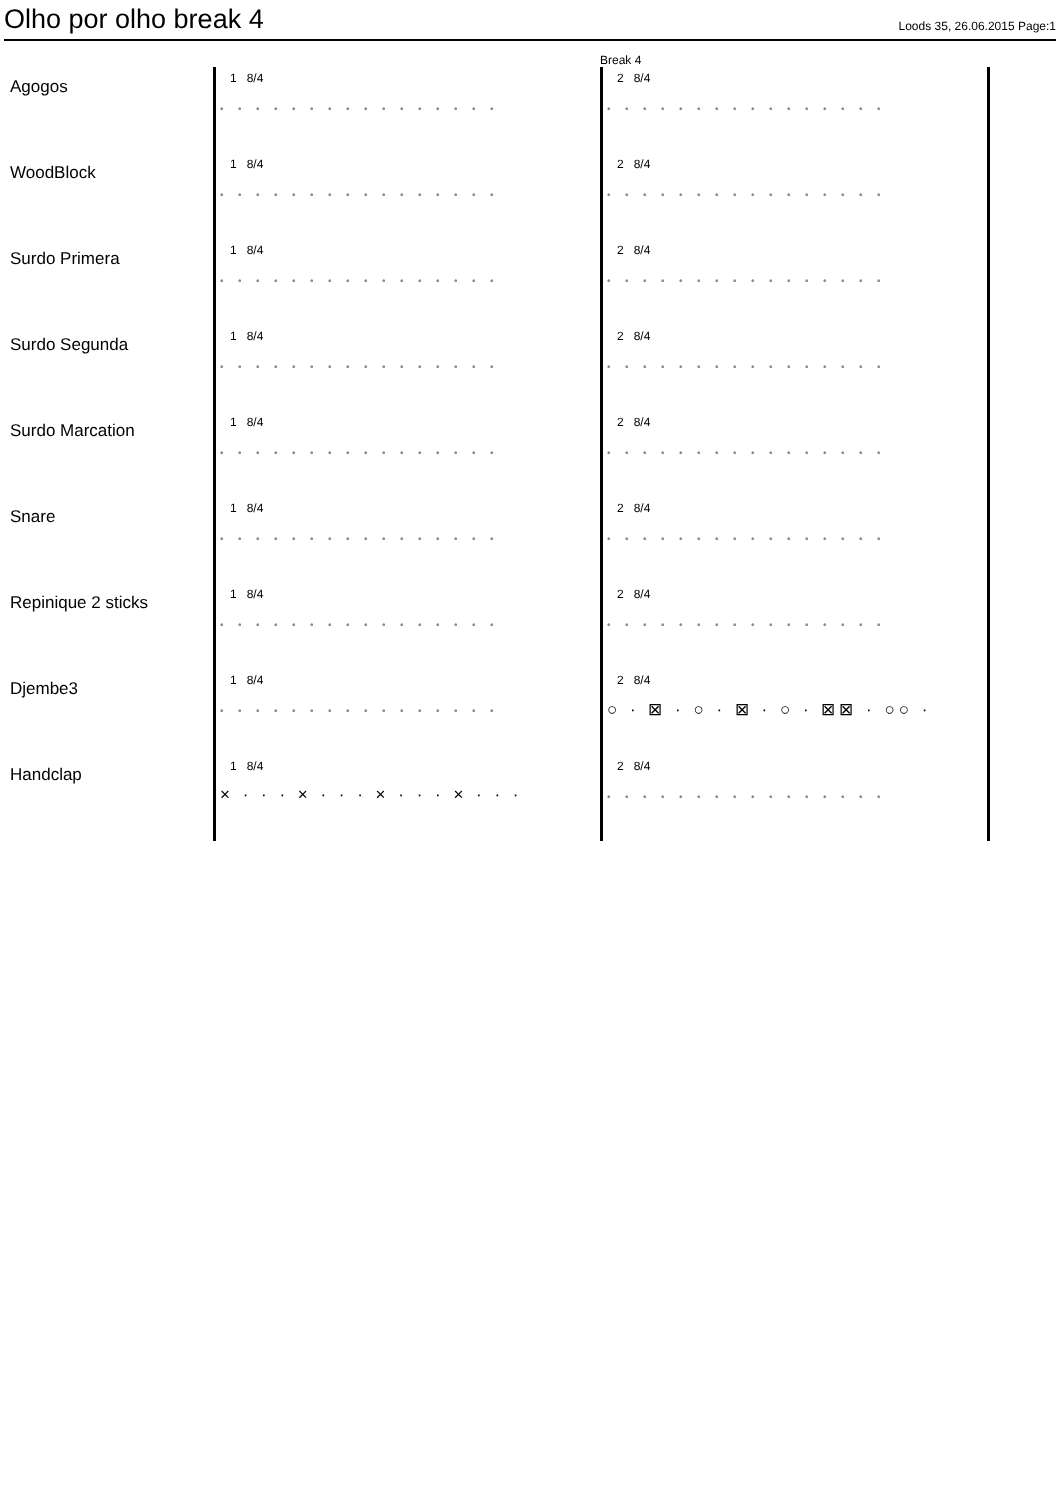Olho por olho break 4
Loods 35, 26.06.2015 Page:1
Break 4
Agogos
1 8/4
••••••••••••••••
2 8/4
••••••••••••••••
WoodBlock
1 8/4
••••••••••••••••
2 8/4
••••••••••••••••
Surdo Primera
1 8/4
••••••••••••••••
2 8/4
••••••••••••••••
Surdo Segunda
1 8/4
••••••••••••••••
2 8/4
••••••••••••••••
Surdo Marcation
1 8/4
••••••••••••••••
2 8/4
••••••••••••••••
Snare
1 8/4
••••••••••••••••
2 8/4
••••••••••••••••
Repinique 2 sticks
1 8/4
••••••••••••••••
2 8/4
••••••••••••••••
Djembe3
1 8/4
••••••••••••••••
2 8/4
○ · ⊠ · ○ · ⊠ · ○ · ⊠⊠ · ○○ ·
Handclap
1 8/4
× · · · × · · · × · · · × · · ·
2 8/4
••••••••••••••••